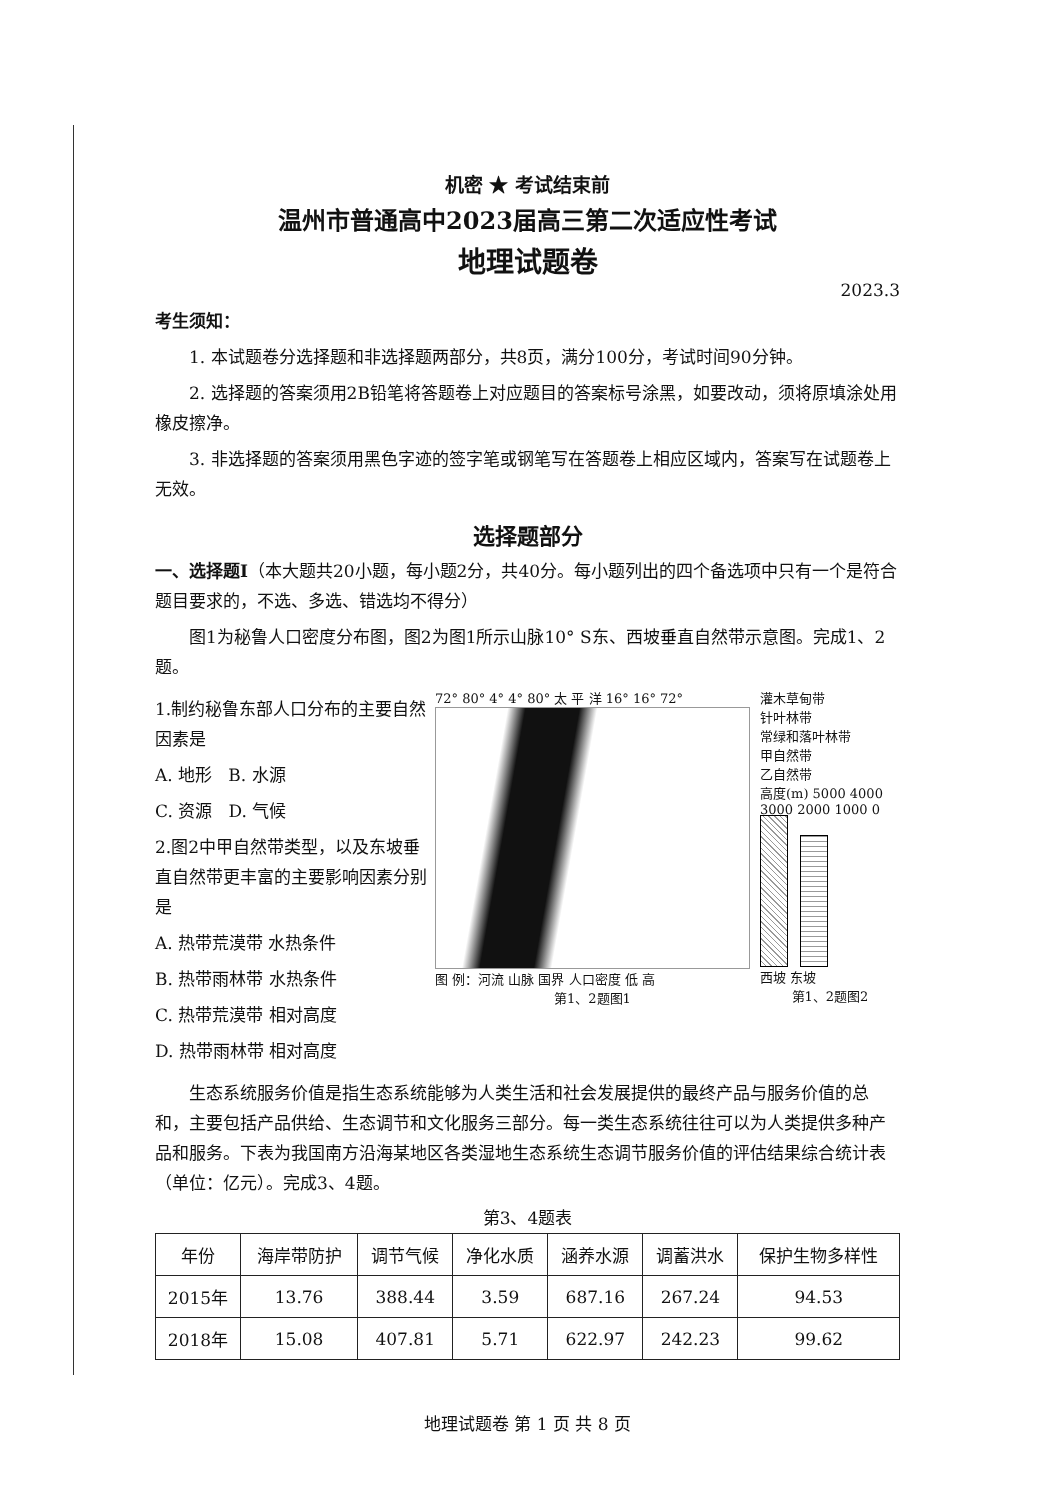机密 ★ 考试结束前
温州市普通高中2023届高三第二次适应性考试
地理试题卷
2023.3
考生须知：
1. 本试题卷分选择题和非选择题两部分，共8页，满分100分，考试时间90分钟。
2. 选择题的答案须用2B铅笔将答题卷上对应题目的答案标号涂黑，如要改动，须将原填涂处用橡皮擦净。
3. 非选择题的答案须用黑色字迹的签字笔或钢笔写在答题卷上相应区域内，答案写在试题卷上无效。
选择题部分
一、选择题Ⅰ（本大题共20小题，每小题2分，共40分。每小题列出的四个备选项中只有一个是符合题目要求的，不选、多选、错选均不得分）
图1为秘鲁人口密度分布图，图2为图1所示山脉10° S东、西坡垂直自然带示意图。完成1、2题。
1.制约秘鲁东部人口分布的主要自然因素是
A. 地形 B. 水源
C. 资源 D. 气候
2.图2中甲自然带类型，以及东坡垂直自然带更丰富的主要影响因素分别是
A. 热带荒漠带 水热条件
B. 热带雨林带 水热条件
C. 热带荒漠带 相对高度
D. 热带雨林带 相对高度
72° 80° 4° 4° 80° 太 平 洋 16° 16° 72°
图 例：河流 山脉 国界 人口密度 低 高
第1、2题图1
灌木草甸带
针叶林带
常绿和落叶林带
甲自然带
乙自然带
高度(m) 5000 4000 3000 2000 1000 0
西坡 东坡
第1、2题图2
生态系统服务价值是指生态系统能够为人类生活和社会发展提供的最终产品与服务价值的总和，主要包括产品供给、生态调节和文化服务三部分。每一类生态系统往往可以为人类提供多种产品和服务。下表为我国南方沿海某地区各类湿地生态系统生态调节服务价值的评估结果综合统计表（单位：亿元）。完成3、4题。
第3、4题表
| 年份 | 海岸带防护 | 调节气候 | 净化水质 | 涵养水源 | 调蓄洪水 | 保护生物多样性 |
| --- | --- | --- | --- | --- | --- | --- |
| 2015年 | 13.76 | 388.44 | 3.59 | 687.16 | 267.24 | 94.53 |
| 2018年 | 15.08 | 407.81 | 5.71 | 622.97 | 242.23 | 99.62 |
地理试题卷 第 1 页 共 8 页